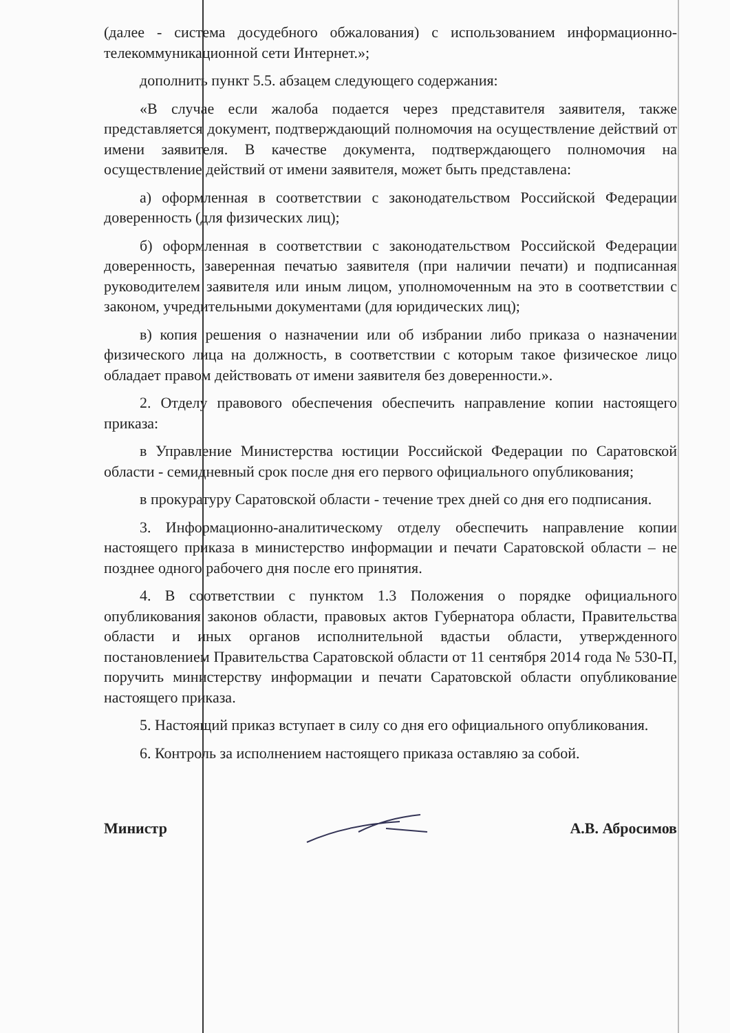(далее - система досудебного обжалования) с использованием информационно-телекоммуникационной сети Интернет.»;
дополнить пункт 5.5. абзацем следующего содержания:
«В случае если жалоба подается через представителя заявителя, также представляется документ, подтверждающий полномочия на осуществление действий от имени заявителя. В качестве документа, подтверждающего полномочия на осуществление действий от имени заявителя, может быть представлена:
а) оформленная в соответствии с законодательством Российской Федерации доверенность (для физических лиц);
б) оформленная в соответствии с законодательством Российской Федерации доверенность, заверенная печатью заявителя (при наличии печати) и подписанная руководителем заявителя или иным лицом, уполномоченным на это в соответствии с законом, учредительными документами (для юридических лиц);
в) копия решения о назначении или об избрании либо приказа о назначении физического лица на должность, в соответствии с которым такое физическое лицо обладает правом действовать от имени заявителя без доверенности.».
2. Отделу правового обеспечения обеспечить направление копии настоящего приказа:
в Управление Министерства юстиции Российской Федерации по Саратовской области - семидневный срок после дня его первого официального опубликования;
в прокуратуру Саратовской области - течение трех дней со дня его подписания.
3. Информационно-аналитическому отделу обеспечить направление копии настоящего приказа в министерство информации и печати Саратовской области – не позднее одного рабочего дня после его принятия.
4. В соответствии с пунктом 1.3 Положения о порядке официального опубликования законов области, правовых актов Губернатора области, Правительства области и иных органов исполнительной вдастьи области, утвержденного постановлением Правительства Саратовской области от 11 сентября 2014 года № 530-П, поручить министерству информации и печати Саратовской области опубликование настоящего приказа.
5. Настоящий приказ вступает в силу со дня его официального опубликования.
6. Контроль за исполнением настоящего приказа оставляю за собой.
Министр А.В. Абросимов